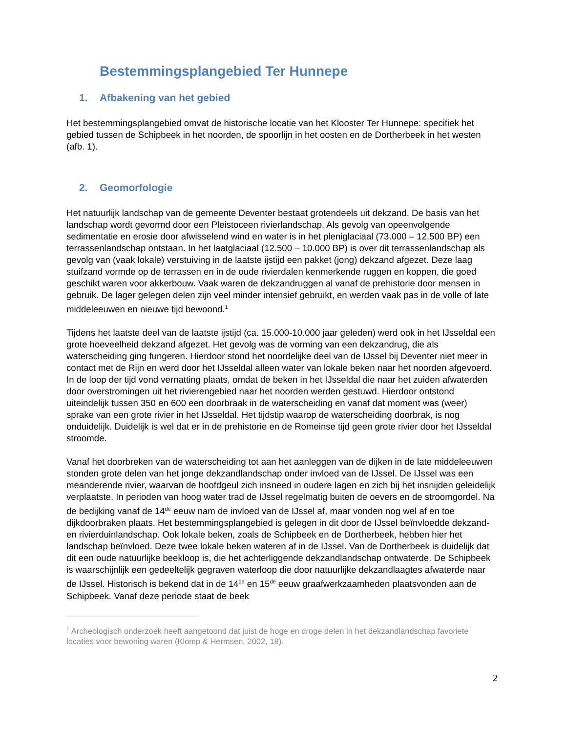Bestemmingsplangebied Ter Hunnepe
1. Afbakening van het gebied
Het bestemmingsplangebied omvat de historische locatie van het Klooster Ter Hunnepe: specifiek het gebied tussen de Schipbeek in het noorden, de spoorlijn in het oosten en de Dortherbeek in het westen (afb. 1).
2. Geomorfologie
Het natuurlijk landschap van de gemeente Deventer bestaat grotendeels uit dekzand. De basis van het landschap wordt gevormd door een Pleistoceen rivierlandschap. Als gevolg van opeenvolgende sedimentatie en erosie door afwisselend wind en water is in het pleniglaciaal (73.000 – 12.500 BP) een terrassenlandschap ontstaan. In het laatglaciaal (12.500 – 10.000 BP) is over dit terrassenlandschap als gevolg van (vaak lokale) verstuiving in de laatste ijstijd een pakket (jong) dekzand afgezet. Deze laag stuifzand vormde op de terrassen en in de oude rivierdalen kenmerkende ruggen en koppen, die goed geschikt waren voor akkerbouw. Vaak waren de dekzandruggen al vanaf de prehistorie door mensen in gebruik. De lager gelegen delen zijn veel minder intensief gebruikt, en werden vaak pas in de volle of late middeleeuwen en nieuwe tijd bewoond.<sup>1</sup>
Tijdens het laatste deel van de laatste ijstijd (ca. 15.000-10.000 jaar geleden) werd ook in het IJsseldal een grote hoeveelheid dekzand afgezet. Het gevolg was de vorming van een dekzandrug, die als waterscheiding ging fungeren. Hierdoor stond het noordelijke deel van de IJssel bij Deventer niet meer in contact met de Rijn en werd door het IJsseldal alleen water van lokale beken naar het noorden afgevoerd. In de loop der tijd vond vernatting plaats, omdat de beken in het IJsseldal die naar het zuiden afwaterden door overstromingen uit het rivierengebied naar het noorden werden gestuwd. Hierdoor ontstond uiteindelijk tussen 350 en 600 een doorbraak in de waterscheiding en vanaf dat moment was (weer) sprake van een grote rivier in het IJsseldal. Het tijdstip waarop de waterscheiding doorbrak, is nog onduidelijk. Duidelijk is wel dat er in de prehistorie en de Romeinse tijd geen grote rivier door het IJsseldal stroomde.
Vanaf het doorbreken van de waterscheiding tot aan het aanleggen van de dijken in de late middeleeuwen stonden grote delen van het jonge dekzandlandschap onder invloed van de IJssel. De IJssel was een meanderende rivier, waarvan de hoofdgeul zich insneed in oudere lagen en zich bij het insnijden geleidelijk verplaatste. In perioden van hoog water trad de IJssel regelmatig buiten de oevers en de stroomgordel. Na de bedijking vanaf de 14<sup>de</sup> eeuw nam de invloed van de IJssel af, maar vonden nog wel af en toe dijkdoorbraken plaats. Het bestemmingsplangebied is gelegen in dit door de IJssel beïnvloedde dekzand- en rivierduinlandschap. Ook lokale beken, zoals de Schipbeek en de Dortherbeek, hebben hier het landschap beïnvloed. Deze twee lokale beken wateren af in de IJssel. Van de Dortherbeek is duidelijk dat dit een oude natuurlijke beekloop is, die het achterliggende dekzandlandschap ontwaterde. De Schipbeek is waarschijnlijk een gedeeltelijk gegraven waterloop die door natuurlijke dekzandlaagtes afwaterde naar de IJssel. Historisch is bekend dat in de 14<sup>de</sup> en 15<sup>de</sup> eeuw graafwerkzaamheden plaatsvonden aan de Schipbeek. Vanaf deze periode staat de beek
<sup>1</sup> Archeologisch onderzoek heeft aangetoond dat juist de hoge en droge delen in het dekzandlandschap favoriete locaties voor bewoning waren (Klomp & Hermsen, 2002, 18).
2